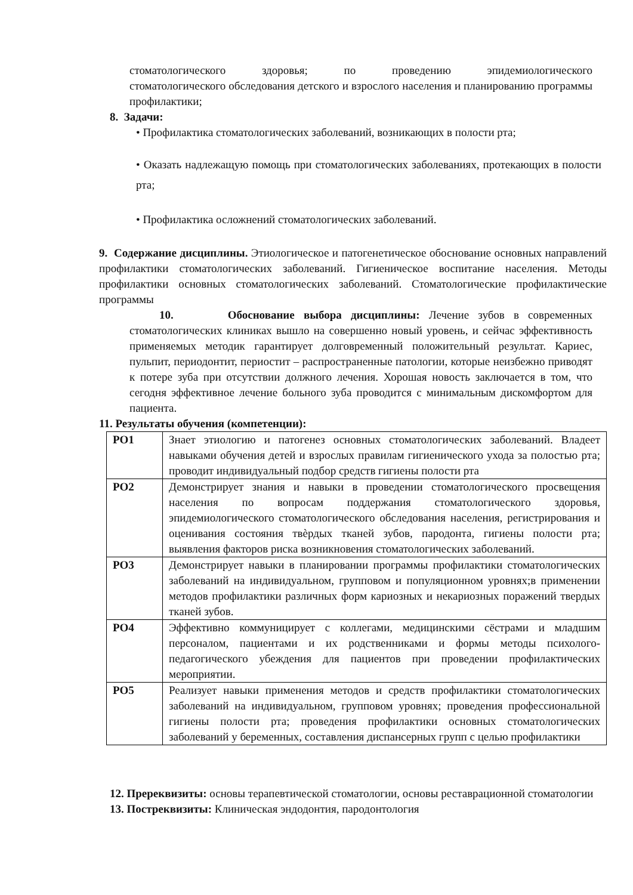стоматологического здоровья; по проведению эпидемиологического
стоматологического обследования детского и взрослого населения и планированию программы профилактики;
8. Задачи:
• Профилактика стоматологических заболеваний, возникающих в полости рта;
• Оказать надлежащую помощь при стоматологических заболеваниях, протекающих в полости рта;
• Профилактика осложнений стоматологических заболеваний.
9. Содержание дисциплины. Этиологическое и патогенетическое обоснование основных направлений профилактики стоматологических заболеваний. Гигиеническое воспитание населения. Методы профилактики основных стоматологических заболеваний. Стоматологические профилактические программы
10. Обоснование выбора дисциплины: Лечение зубов в современных стоматологических клиниках вышло на совершенно новый уровень, и сейчас эффективность применяемых методик гарантирует долговременный положительный результат. Кариес, пульпит, периодонтит, периостит – распространенные патологии, которые неизбежно приводят к потере зуба при отсутствии должного лечения. Хорошая новость заключается в том, что сегодня эффективное лечение больного зуба проводится с минимальным дискомфортом для пациента.
11. Результаты обучения (компетенции):
| РО1 | Знает этиологию и патогенез основных стоматологических заболеваний. Владеет навыками обучения детей и взрослых правилам гигиенического ухода за полостью рта; проводит индивидуальный подбор средств гигиены полости рта |
| РО2 | Демонстрирует знания и навыки в проведении стоматологического просвещения населения по вопросам поддержания стоматологического здоровья, эпидемиологического стоматологического обследования населения, регистрирования и оценивания состояния твѐрдых тканей зубов, пародонта, гигиены полости рта; выявления факторов риска возникновения стоматологических заболеваний. |
| РО3 | Демонстрирует навыки в планировании программы профилактики стоматологических заболеваний на индивидуальном, групповом и популяционном уровнях;в применении методов профилактики различных форм кариозных и некариозных поражений твердых тканей зубов. |
| РО4 | Эффективно коммуницирует с коллегами, медицинскими сёстрами и младшим персоналом, пациентами и их родственниками и формы методы психолого-педагогического убеждения для пациентов при проведении профилактических мероприятии. |
| РО5 | Реализует навыки применения методов и средств профилактики стоматологических заболеваний на индивидуальном, групповом уровнях; проведения профессиональной гигиены полости рта; проведения профилактики основных стоматологических заболеваний у беременных, составления диспансерных групп с целью профилактики |
12. Пререквизиты: основы терапевтической стоматологии, основы реставрационной стоматологии
13. Постреквизиты: Клиническая эндодонтия, пародонтология